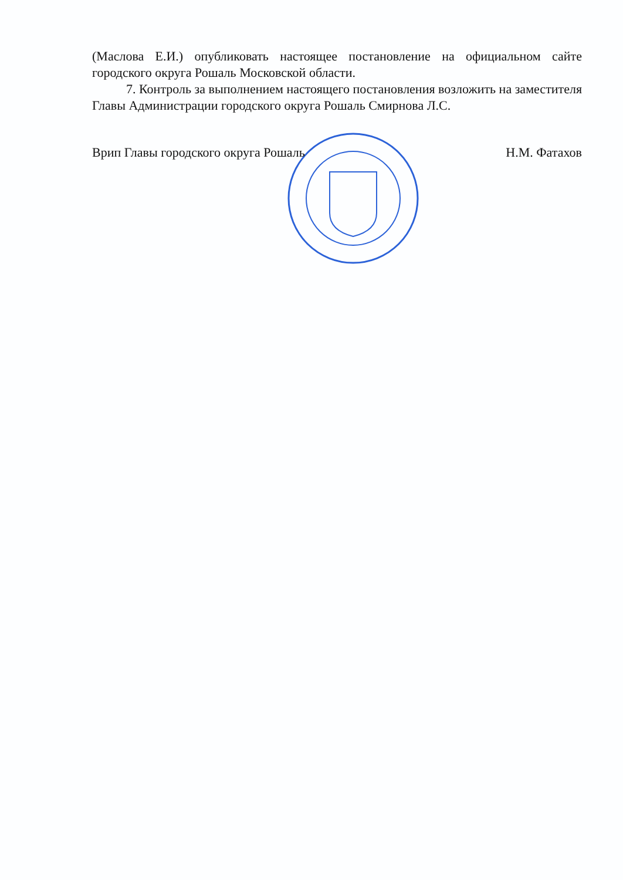(Маслова Е.И.) опубликовать настоящее постановление на официальном сайте городского округа Рошаль Московской области.
7. Контроль за выполнением настоящего постановления возложить на заместителя Главы Администрации городского округа Рошаль Смирнова Л.С.
Врип Главы городского округа Рошаль Н.М. Фатахов